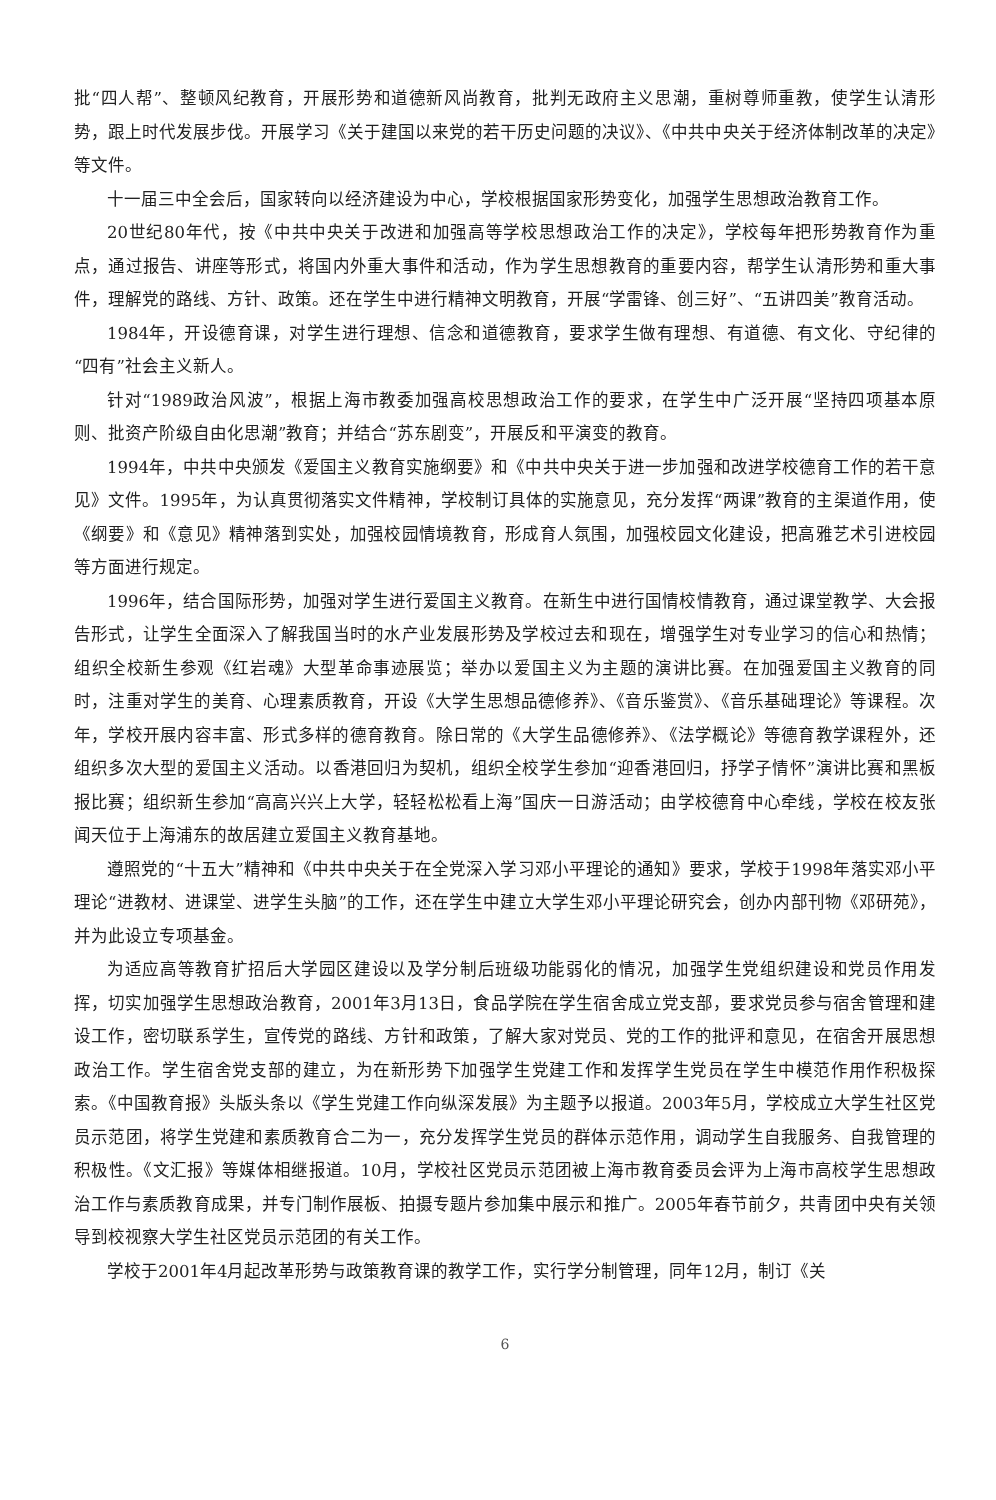批“四人帮”、整顿风纪教育，开展形势和道德新风尚教育，批判无政府主义思潮，重树尊师重教，使学生认清形势，跟上时代发展步伐。开展学习《关于建国以来党的若干历史问题的决议》、《中共中央关于经济体制改革的决定》等文件。
十一届三中全会后，国家转向以经济建设为中心，学校根据国家形势变化，加强学生思想政治教育工作。
20世纪80年代，按《中共中央关于改进和加强高等学校思想政治工作的决定》，学校每年把形势教育作为重点，通过报告、讲座等形式，将国内外重大事件和活动，作为学生思想教育的重要内容，帮学生认清形势和重大事件，理解党的路线、方针、政策。还在学生中进行精神文明教育，开展“学雷锋、创三好”、“五讲四美”教育活动。
1984年，开设德育课，对学生进行理想、信念和道德教育，要求学生做有理想、有道德、有文化、守纪律的“四有”社会主义新人。
针对“1989政治风波”，根据上海市教委加强高校思想政治工作的要求，在学生中广泛开展“坚持四项基本原则、批资产阶级自由化思潮”教育；并结合“苏东剧变”，开展反和平演变的教育。
1994年，中共中央颁发《爱国主义教育实施纲要》和《中共中央关于进一步加强和改进学校德育工作的若干意见》文件。1995年，为认真贯彻落实文件精神，学校制订具体的实施意见，充分发挥“两课”教育的主渠道作用，使《纲要》和《意见》精神落到实处，加强校园情境教育，形成育人氛围，加强校园文化建设，把高雅艺术引进校园等方面进行规定。
1996年，结合国际形势，加强对学生进行爱国主义教育。在新生中进行国情校情教育，通过课堂教学、大会报告形式，让学生全面深入了解我国当时的水产业发展形势及学校过去和现在，增强学生对专业学习的信心和热情；组织全校新生参观《红岩魂》大型革命事迹展览；举办以爱国主义为主题的演讲比赛。在加强爱国主义教育的同时，注重对学生的美育、心理素质教育，开设《大学生思想品德修养》、《音乐鉴赏》、《音乐基础理论》等课程。次年，学校开展内容丰富、形式多样的德育教育。除日常的《大学生品德修养》、《法学概论》等德育教学课程外，还组织多次大型的爱国主义活动。以香港回归为契机，组织全校学生参加“迎香港回归，抒学子情怀”演讲比赛和黑板报比赛；组织新生参加“高高兴兴上大学，轻轻松松看上海”国庆一日游活动；由学校德育中心牵线，学校在校友张闻天位于上海浦东的故居建立爱国主义教育基地。
遵照党的“十五大”精神和《中共中央关于在全党深入学习邓小平理论的通知》要求，学校于1998年落实邓小平理论“进教材、进课堂、进学生头脑”的工作，还在学生中建立大学生邓小平理论研究会，创办内部刊物《邓研苑》，并为此设立专项基金。
为适应高等教育扩招后大学园区建设以及学分制后班级功能弱化的情况，加强学生党组织建设和党员作用发挥，切实加强学生思想政治教育，2001年3月13日，食品学院在学生宿舍成立党支部，要求党员参与宿舍管理和建设工作，密切联系学生，宣传党的路线、方针和政策，了解大家对党员、党的工作的批评和意见，在宿舍开展思想政治工作。学生宿舍党支部的建立，为在新形势下加强学生党建工作和发挥学生党员在学生中模范作用作积极探索。《中国教育报》头版头条以《学生党建工作向纵深发展》为主题予以报道。2003年5月，学校成立大学生社区党员示范团，将学生党建和素质教育合二为一，充分发挥学生党员的群体示范作用，调动学生自我服务、自我管理的积极性。《文汇报》等媒体相继报道。10月，学校社区党员示范团被上海市教育委员会评为上海市高校学生思想政治工作与素质教育成果，并专门制作展板、拍摄专题片参加集中展示和推广。2005年春节前夕，共青团中央有关领导到校视察大学生社区党员示范团的有关工作。
学校于2001年4月起改革形势与政策教育课的教学工作，实行学分制管理，同年12月，制订《关
6